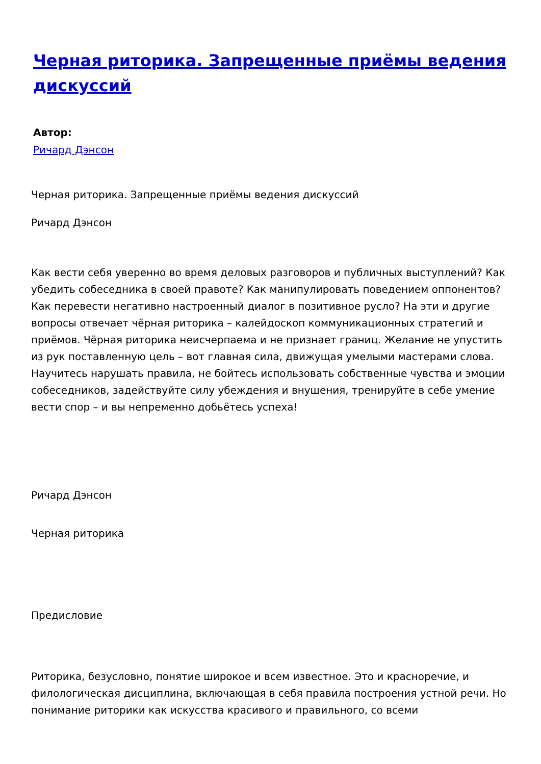Черная риторика. Запрещенные приёмы ведения дискуссий
Автор:
Ричард Дэнсон
Черная риторика. Запрещенные приёмы ведения дискуссий
Ричард Дэнсон
Как вести себя уверенно во время деловых разговоров и публичных выступлений? Как убедить собеседника в своей правоте? Как манипулировать поведением оппонентов? Как перевести негативно настроенный диалог в позитивное русло? На эти и другие вопросы отвечает чёрная риторика – калейдоскоп коммуникационных стратегий и приёмов. Чёрная риторика неисчерпаема и не признает границ. Желание не упустить из рук поставленную цель – вот главная сила, движущая умелыми мастерами слова. Научитесь нарушать правила, не бойтесь использовать собственные чувства и эмоции собеседников, задействуйте силу убеждения и внушения, тренируйте в себе умение вести спор – и вы непременно добьётесь успеха!
Ричард Дэнсон
Черная риторика
Предисловие
Риторика, безусловно, понятие широкое и всем известное. Это и красноречие, и филологическая дисциплина, включающая в себя правила построения устной речи. Но понимание риторики как искусства красивого и правильного, со всеми